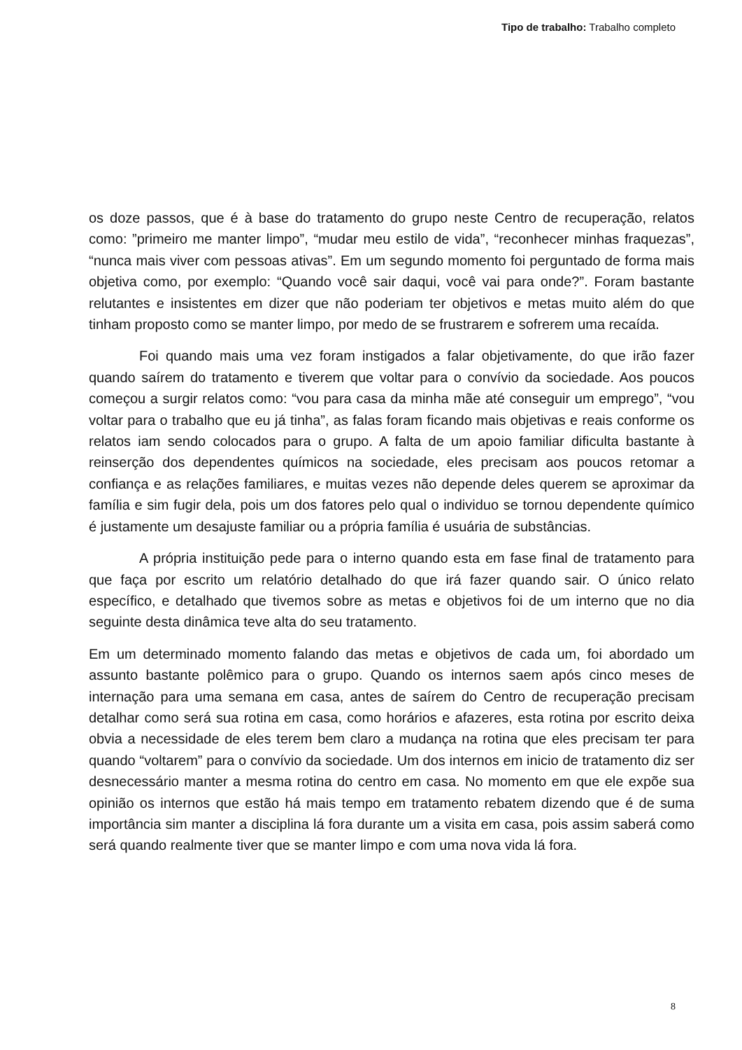Tipo de trabalho: Trabalho completo
os doze passos, que é à base do tratamento do grupo neste Centro de recuperação, relatos como: ”primeiro me manter limpo”, “mudar meu estilo de vida”, “reconhecer minhas fraquezas”, “nunca mais viver com pessoas ativas”. Em um segundo momento foi perguntado de forma mais objetiva como, por exemplo: “Quando você sair daqui, você vai para onde?”. Foram bastante relutantes e insistentes em dizer que não poderiam ter objetivos e metas muito além do que tinham proposto como se manter limpo, por medo de se frustrarem e sofrerem uma recaída.
Foi quando mais uma vez foram instigados a falar objetivamente, do que irão fazer quando saírem do tratamento e tiverem que voltar para o convívio da sociedade. Aos poucos começou a surgir relatos como: “vou para casa da minha mãe até conseguir um emprego”, “vou voltar para o trabalho que eu já tinha”, as falas foram ficando mais objetivas e reais conforme os relatos iam sendo colocados para o grupo. A falta de um apoio familiar dificulta bastante à reinserção dos dependentes químicos na sociedade, eles precisam aos poucos retomar a confiança e as relações familiares, e muitas vezes não depende deles querem se aproximar da família e sim fugir dela, pois um dos fatores pelo qual o individuo se tornou dependente químico é justamente um desajuste familiar ou a própria família é usuária de substâncias.
A própria instituição pede para o interno quando esta em fase final de tratamento para que faça por escrito um relatório detalhado do que irá fazer quando sair. O único relato específico, e detalhado que tivemos sobre as metas e objetivos foi de um interno que no dia seguinte desta dinâmica teve alta do seu tratamento.
Em um determinado momento falando das metas e objetivos de cada um, foi abordado um assunto bastante polêmico para o grupo. Quando os internos saem após cinco meses de internação para uma semana em casa, antes de saírem do Centro de recuperação precisam detalhar como será sua rotina em casa, como horários e afazeres, esta rotina por escrito deixa obvia a necessidade de eles terem bem claro a mudança na rotina que eles precisam ter para quando “voltarem” para o convívio da sociedade. Um dos internos em inicio de tratamento diz ser desnecessário manter a mesma rotina do centro em casa. No momento em que ele expõe sua opinião os internos que estão há mais tempo em tratamento rebatem dizendo que é de suma importância sim manter a disciplina lá fora durante um a visita em casa, pois assim saberá como será quando realmente tiver que se manter limpo e com uma nova vida lá fora.
8